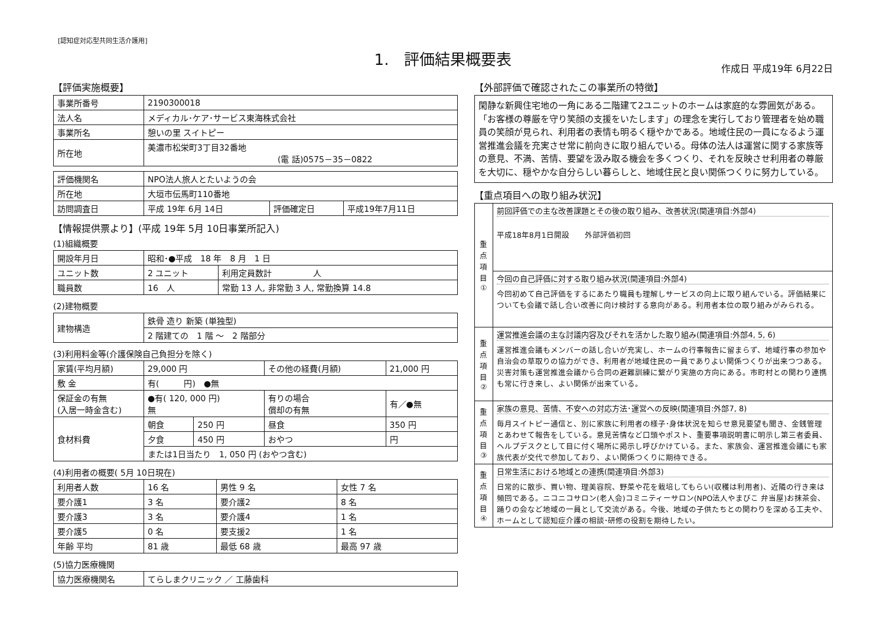[認知症対応型共同生活介護用]
1.　評価結果概要表
作成日 平成19年 6月22日
【評価実施概要】
| 事業所番号 | 2190300018 |
| 法人名 | メディカル･ケア･サービス東海株式会社 |
| 事業所名 | 憩いの里 スイトピー |
| 所在地 | 美濃市松栄町3丁目32番地 (電 話)0575－35－0822 |
| 評価機関名 | NPO法人旅人とたいようの会 | | |
| 所在地 | 大垣市伝馬町110番地 | | |
| 訪問調査日 | 平成 19年 6月 14日 | 評価確定日 | 平成19年7月11日 |
【情報提供票より】(平成 19年 5月 10日事業所記入)
(1)組織概要
| 開設年月日 | 昭和･●平成 18 年 8 月 1 日 | |
| ユニット数 | 2 ユニット | 利用定員数計 人 |
| 職員数 | 16 人 | 常勤 13 人, 非常勤 3 人, 常勤換算 14.8 |
(2)建物概要
| 建物構造 | 鉄骨 造り 新築 (単独型) |
| | 2 階建ての 1 階 ～ 2 階部分 |
(3)利用料金等(介護保険自己負担分を除く)
| 家賃(平均月額) | 29,000 円 | | その他の経費(月額) | 21,000 円 |
| 敷 金 | 有( 円) ●無 | | | |
| 保証金の有無 (入居一時金含む) | ●有( 120, 000 円) 無 | | 有りの場合 償却の有無 | 有／●無 |
| 食材料費 | 朝食 | 250 円 | 昼食 | 350 円 |
| | 夕食 | 450 円 | おやつ | 円 |
| | または1日当たり 1, 050 円 (おやつ含む) | | | |
(4)利用者の概要( 5月 10日現在)
| 利用者人数 | 16 名 | 男性 9 名 | 女性 7 名 |
| 要介護1 | 3 名 | 要介護2 | 8 名 |
| 要介護3 | 3 名 | 要介護4 | 1 名 |
| 要介護5 | 0 名 | 要支援2 | 1 名 |
| 年齢 平均 | 81 歳 | 最低 68 歳 | 最高 97 歳 |
(5)協力医療機関
| 協力医療機関名 | てらしまクリニック ／ 工藤歯科 |
【外部評価で確認されたこの事業所の特徴】
閑静な新興住宅地の一角にある二階建て2ユニットのホームは家庭的な雰囲気がある。「お客様の尊厳を守り笑顔の支援をいたします」の理念を実行しており管理者を始め職員の笑顔が見られ、利用者の表情も明るく穏やかである。地域住民の一員になるよう運営推進会議を充実させ常に前向きに取り組んでいる。母体の法人は運営に関する家族等の意見、不満、苦情、要望を汲み取る機会を多くつくり、それを反映させ利用者の尊厳を大切に、穏やかな自分らしい暮らしと、地域住民と良い関係つくりに努力している。
【重点項目への取り組み状況】
| 重点項目① | 前回評価での主な改善課題とその後の取り組み、改善状況(関連項目:外部4) 平成18年8月1日開設 外部評価初回 |
| | 今回の自己評価に対する取り組み状況(関連項目:外部4) 今回初めて自己評価をするにあたり職員も理解しサービスの向上に取り組んでいる。評価結果についても会議で話し合い改善に向け検討する意向がある。利用者本位の取り組みがみられる。 |
| 重点項目② | 運営推進会議の主な討議内容及びそれを活かした取り組み(関連項目:外部4, 5, 6) 運営推進会議もメンバーの話し合いが充実し、ホームの行事報告に留まらず、地域行事の参加や自治会の草取りの協力ができ、利用者が地域住民の一員でありよい関係つくりが出来つつある。災害対策も運営推進会議から合同の避難訓練に繋がり実施の方向にある。市町村との関わり連携も常に行き来し、よい関係が出来ている。 |
| 重点項目③ | 家族の意見、苦情、不安への対応方法･運営への反映(関連項目:外部7, 8) 毎月スイトピー通信と、別に家族に利用者の様子･身体状況を知らせ意見要望も聞き、金銭管理とあわせて報告をしている。意見苦情など口頭やポスト、重要事項説明書に明示し第三者委員、ヘルプデスクとして目に付く場所に掲示し呼びかけている。また、家族会、運営推進会議にも家族代表が交代で参加しており、よい関係つくりに期待できる。 |
| 重点項目④ | 日常生活における地域との連携(関連項目:外部3) 日常的に散歩、買い物、理美容院、野菜や花を栽培してもらい(収穫は利用者)、近隣の行き来は頻回である。ニコニコサロン(老人会)コミニティーサロン(NPO法人やまびこ 弁当屋)お抹茶会、踊りの会など地域の一員として交流がある。今後、地域の子供たちとの関わりを深める工夫や、ホームとして認知症介護の相談･研修の役割を期待したい。 |